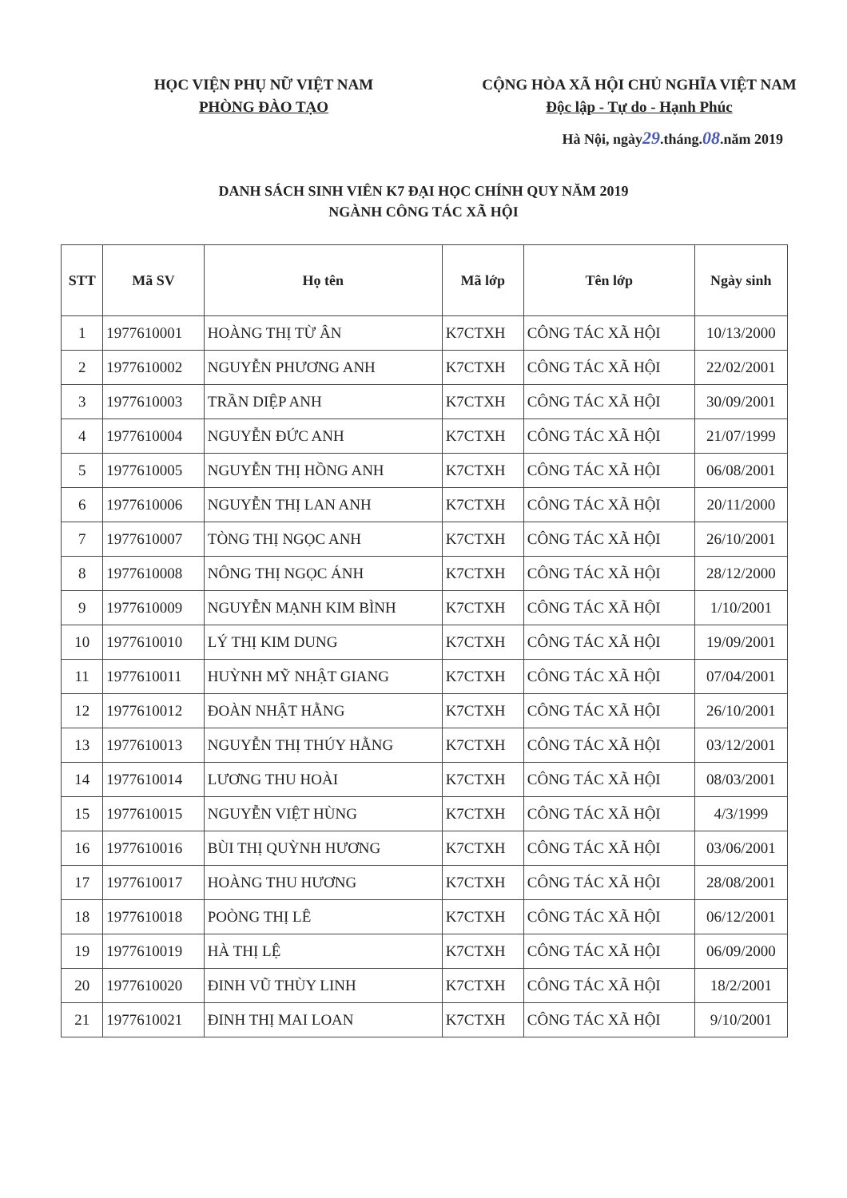HỌC VIỆN PHỤ NỮ VIỆT NAM
PHÒNG ĐÀO TẠO
CỘNG HÒA XÃ HỘI CHỦ NGHĨA VIỆT NAM
Độc lập - Tự do - Hạnh Phúc
Hà Nội, ngày29.tháng.08.năm 2019
DANH SÁCH SINH VIÊN K7 ĐẠI HỌC CHÍNH QUY NĂM 2019
NGÀNH CÔNG TÁC XÃ HỘI
| STT | Mã SV | Họ tên | Mã lớp | Tên lớp | Ngày sinh |
| --- | --- | --- | --- | --- | --- |
| 1 | 1977610001 | HOÀNG THỊ TỪ ÂN | K7CTXH | CÔNG TÁC XÃ HỘI | 10/13/2000 |
| 2 | 1977610002 | NGUYỄN PHƯƠNG ANH | K7CTXH | CÔNG TÁC XÃ HỘI | 22/02/2001 |
| 3 | 1977610003 | TRẦN DIỆP ANH | K7CTXH | CÔNG TÁC XÃ HỘI | 30/09/2001 |
| 4 | 1977610004 | NGUYỄN ĐỨC ANH | K7CTXH | CÔNG TÁC XÃ HỘI | 21/07/1999 |
| 5 | 1977610005 | NGUYỄN THỊ HỒNG ANH | K7CTXH | CÔNG TÁC XÃ HỘI | 06/08/2001 |
| 6 | 1977610006 | NGUYỄN THỊ LAN ANH | K7CTXH | CÔNG TÁC XÃ HỘI | 20/11/2000 |
| 7 | 1977610007 | TÒNG THỊ NGỌC ANH | K7CTXH | CÔNG TÁC XÃ HỘI | 26/10/2001 |
| 8 | 1977610008 | NÔNG THỊ NGỌC ÁNH | K7CTXH | CÔNG TÁC XÃ HỘI | 28/12/2000 |
| 9 | 1977610009 | NGUYỄN MẠNH KIM BÌNH | K7CTXH | CÔNG TÁC XÃ HỘI | 1/10/2001 |
| 10 | 1977610010 | LÝ THỊ KIM DUNG | K7CTXH | CÔNG TÁC XÃ HỘI | 19/09/2001 |
| 11 | 1977610011 | HUỲNH MỸ NHẬT GIANG | K7CTXH | CÔNG TÁC XÃ HỘI | 07/04/2001 |
| 12 | 1977610012 | ĐOÀN NHẬT HẰNG | K7CTXH | CÔNG TÁC XÃ HỘI | 26/10/2001 |
| 13 | 1977610013 | NGUYỄN THỊ THÚY HẰNG | K7CTXH | CÔNG TÁC XÃ HỘI | 03/12/2001 |
| 14 | 1977610014 | LƯƠNG THU HOÀI | K7CTXH | CÔNG TÁC XÃ HỘI | 08/03/2001 |
| 15 | 1977610015 | NGUYỄN VIỆT HÙNG | K7CTXH | CÔNG TÁC XÃ HỘI | 4/3/1999 |
| 16 | 1977610016 | BÙI THỊ QUỲNH HƯƠNG | K7CTXH | CÔNG TÁC XÃ HỘI | 03/06/2001 |
| 17 | 1977610017 | HOÀNG THU HƯƠNG | K7CTXH | CÔNG TÁC XÃ HỘI | 28/08/2001 |
| 18 | 1977610018 | POÒNG THỊ LÊ | K7CTXH | CÔNG TÁC XÃ HỘI | 06/12/2001 |
| 19 | 1977610019 | HÀ THỊ LỆ | K7CTXH | CÔNG TÁC XÃ HỘI | 06/09/2000 |
| 20 | 1977610020 | ĐINH VŨ THÙY LINH | K7CTXH | CÔNG TÁC XÃ HỘI | 18/2/2001 |
| 21 | 1977610021 | ĐINH THỊ MAI LOAN | K7CTXH | CÔNG TÁC XÃ HỘI | 9/10/2001 |